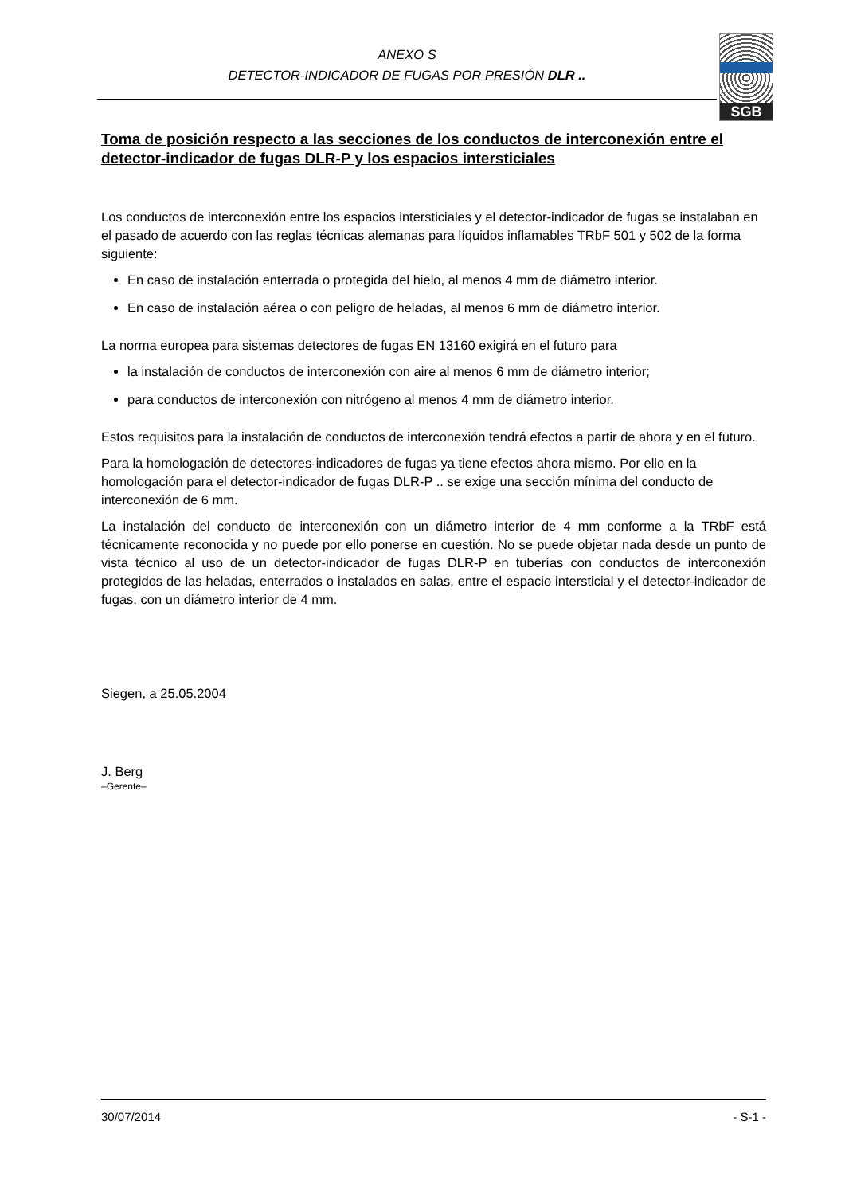ANEXO S
DETECTOR-INDICADOR DE FUGAS POR PRESIÓN DLR ..
SGB
Toma de posición respecto a las secciones de los conductos de interconexión entre el detector-indicador de fugas DLR-P y los espacios intersticiales
Los conductos de interconexión entre los espacios intersticiales y el detector-indicador de fugas se instalaban en el pasado de acuerdo con las reglas técnicas alemanas para líquidos inflamables TRbF 501 y 502 de la forma siguiente:
En caso de instalación enterrada o protegida del hielo, al menos 4 mm de diámetro interior.
En caso de instalación aérea o con peligro de heladas, al menos 6 mm de diámetro interior.
La norma europea para sistemas detectores de fugas EN 13160 exigirá en el futuro para
la instalación de conductos de interconexión con aire al menos 6 mm de diámetro interior;
para conductos de interconexión con nitrógeno al menos 4 mm de diámetro interior.
Estos requisitos para la instalación de conductos de interconexión tendrá efectos a partir de ahora y en el futuro.
Para la homologación de detectores-indicadores de fugas ya tiene efectos ahora mismo. Por ello en la homologación para el detector-indicador de fugas DLR-P .. se exige una sección mínima del conducto de interconexión de 6 mm.
La instalación del conducto de interconexión con un diámetro interior de 4 mm conforme a la TRbF está técnicamente reconocida y no puede por ello ponerse en cuestión. No se puede objetar nada desde un punto de vista técnico al uso de un detector-indicador de fugas DLR-P en tuberías con conductos de interconexión protegidos de las heladas, enterrados o instalados en salas, entre el espacio intersticial y el detector-indicador de fugas, con un diámetro interior de 4 mm.
Siegen, a 25.05.2004
J. Berg
–Gerente–
30/07/2014 - S-1 -